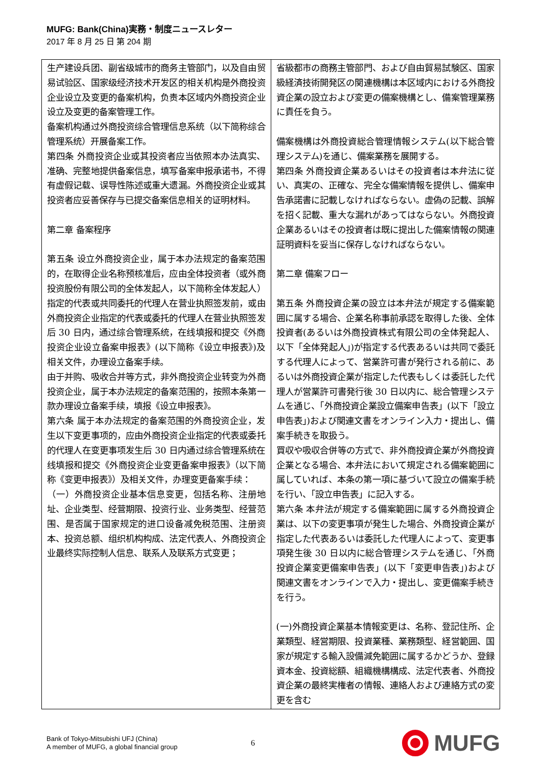MUFG: Bank(China)実務・制度ニュースレター
2017 年 8 月 25 日 第 204 期
| 生产建设兵团、副省级城市的商务主管部门，以及自由贸易试验区、国家级经济技术开发区的相关机构是外商投资企业设立及变更的备案机构，负责本区域内外商投资企业设立及变更的备案管理工作。 备案机构通过外商投资综合管理信息系统（以下简称综合管理系统）开展备案工作。 第四条 外商投资企业或其投资者应当依照本办法真实、准确、完整地提供备案信息，填写备案申报承诺书，不得有虚假记载、误导性陈述或重大遗漏。外商投资企业或其投资者应妥善保存与已提交备案信息相关的证明材料。 第二章 备案程序 第五条 设立外商投资企业，属于本办法规定的备案范围的，在取得企业名称预核准后，应由全体投资者（或外商投资股份有限公司的全体发起人，以下简称全体发起人）指定的代表或共同委托的代理人在营业执照签发前，或由外商投资企业指定的代表或委托的代理人在营业执照签发后 30 日内，通过综合管理系统，在线填报和提交《外商投资企业设立备案申报表》(以下简称《设立申报表》)及相关文件，办理设立备案手续。 由于并购、吸收合并等方式，非外商投资企业转变为外商投资企业，属于本办法规定的备案范围的，按照本条第一款办理设立备案手续，填报《设立申报表》。 第六条 属于本办法规定的备案范围的外商投资企业，发生以下变更事项的，应由外商投资企业指定的代表或委托的代理人在变更事项发生后 30 日内通过综合管理系统在线填报和提交《外商投资企业变更备案申报表》（以下简称《变更申报表》）及相关文件，办理变更备案手续： （一）外商投资企业基本信息变更，包括名称、注册地址、企业类型、经营期限、投资行业、业务类型、经营范围、是否属于国家规定的进口设备减免税范围、注册资本、投资总额、组织机构构成、法定代表人、外商投资企业最终实际控制人信息、联系人及联系方式变更； | 省級都市の商務主管部門、および自由貿易試験区、国家級経済技術開発区の関連機構は本区域内における外商投資企業の設立および変更の備案機構とし、備案管理業務に責任を負う。 備案機構は外商投資総合管理情報システム(以下総合管理システム)を通じ、備案業務を展開する。 第四条 外商投資企業あるいはその投資者は本弁法に従い、真実の、正確な、完全な備案情報を提供し、備案申告承諾書に記載しなければならない。虚偽の記載、誤解を招く記載、重大な漏れがあってはならない。外商投資企業あるいはその投資者は既に提出した備案情報の関連証明資料を妥当に保存しなければならない。 第二章 備案フロー 第五条 外商投資企業の設立は本弁法が規定する備案範囲に属する場合、企業名称事前承認を取得した後、全体投資者(あるいは外商投資株式有限公司の全体発起人、以下「全体発起人」)が指定する代表あるいは共同で委託する代理人によって、営業許可書が発行される前に、あるいは外商投資企業が指定した代表もしくは委託した代理人が営業許可書発行後 30 日以内に、総合管理システムを通じ、「外商投資企業設立備案申告表」(以下「設立申告表」)および関連文書をオンライン入力・提出し、備案手続きを取扱う。 買収や吸収合併等の方式で、非外商投資企業が外商投資企業となる場合、本弁法において規定される備案範囲に属していれば、本条の第一項に基づいて設立の備案手続を行い、「設立申告表」に記入する。 第六条 本弁法が規定する備案範囲に属する外商投資企業は、以下の変更事項が発生した場合、外商投資企業が指定した代表あるいは委託した代理人によって、変更事項発生後 30 日以内に総合管理システムを通じ、「外商投資企業変更備案申告表」(以下「変更申告表」)および関連文書をオンラインで入力・提出し、変更備案手続きを行う。 (一)外商投資企業基本情報変更は、名称、登記住所、企業類型、経営期限、投資業種、業務類型、経営範囲、国家が規定する輸入設備減免範囲に属するかどうか、登録資本金、投資総額、組織機構構成、法定代表者、外商投資企業の最終実権者の情報、連絡人および連絡方式の変更を含む |
Bank of Tokyo-Mitsubishi UFJ (China)
A member of MUFG, a global financial group
6
MUFG